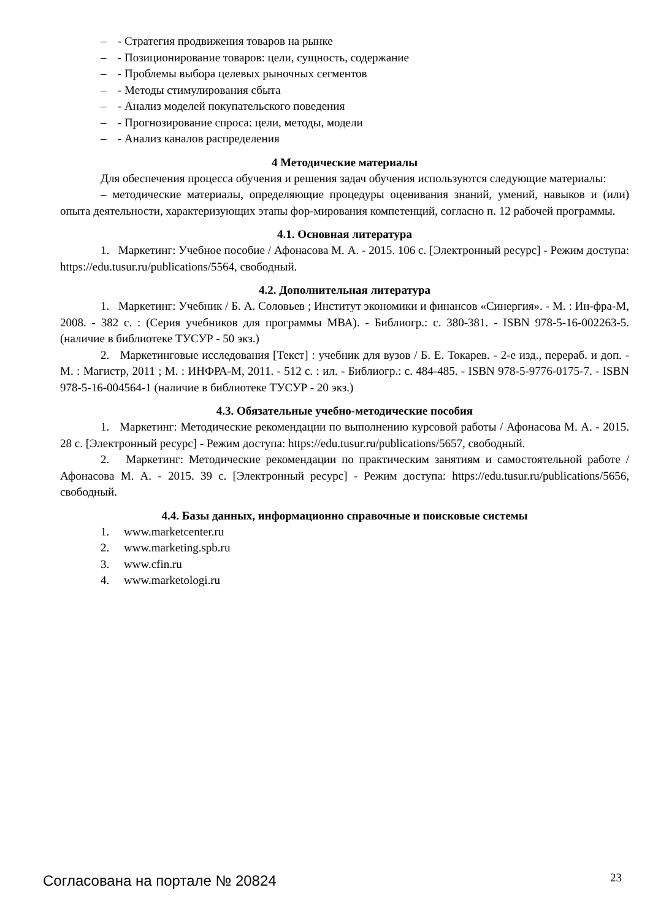– - Стратегия продвижения товаров на рынке
– - Позиционирование товаров: цели, сущность, содержание
– - Проблемы выбора целевых рыночных сегментов
– - Методы стимулирования сбыта
– - Анализ моделей покупательского поведения
– - Прогнозирование спроса: цели, методы, модели
– - Анализ каналов распределения
4 Методические материалы
Для обеспечения процесса обучения и решения задач обучения используются следующие материалы:
– методические материалы, определяющие процедуры оценивания знаний, умений, навыков и (или) опыта деятельности, характеризующих этапы фор-мирования компетенций, согласно п. 12 рабочей программы.
4.1. Основная литература
1. Маркетинг: Учебное пособие / Афонасова М. А. - 2015. 106 с. [Электронный ресурс] - Режим доступа: https://edu.tusur.ru/publications/5564, свободный.
4.2. Дополнительная литература
1. Маркетинг: Учебник / Б. А. Соловьев ; Институт экономики и финансов «Синергия». - М. : Ин-фра-М, 2008. - 382 с. : (Серия учебников для программы МВА). - Библиогр.: с. 380-381. - ISBN 978-5-16-002263-5. (наличие в библиотеке ТУСУР - 50 экз.)
2. Маркетинговые исследования [Текст] : учебник для вузов / Б. Е. Токарев. - 2-е изд., перераб. и доп. - М. : Магистр, 2011 ; М. : ИНФРА-М, 2011. - 512 с. : ил. - Библиогр.: с. 484-485. - ISBN 978-5-9776-0175-7. - ISBN 978-5-16-004564-1 (наличие в библиотеке ТУСУР - 20 экз.)
4.3. Обязательные учебно-методические пособия
1. Маркетинг: Методические рекомендации по выполнению курсовой работы / Афонасова М. А. - 2015. 28 с. [Электронный ресурс] - Режим доступа: https://edu.tusur.ru/publications/5657, свободный.
2. Маркетинг: Методические рекомендации по практическим занятиям и самостоятельной работе / Афонасова М. А. - 2015. 39 с. [Электронный ресурс] - Режим доступа: https://edu.tusur.ru/publications/5656, свободный.
4.4. Базы данных, информационно справочные и поисковые системы
1. www.marketcenter.ru
2. www.marketing.spb.ru
3. www.cfin.ru
4. www.marketologi.ru
Согласована на портале № 20824 23